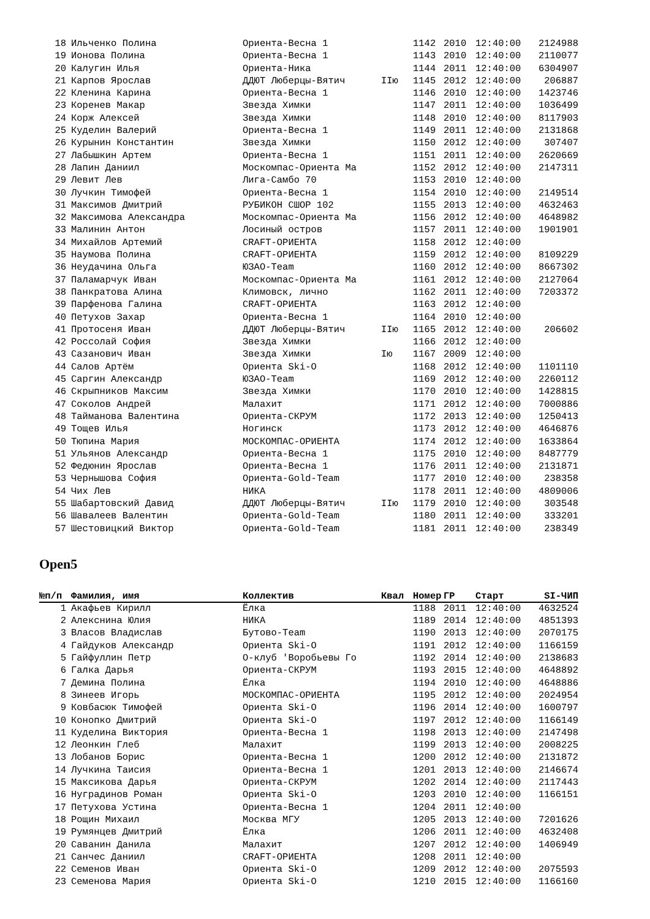| 18 | Ильченко Полина | Ориента-Весна 1 | | 1142 | 2010 | 12:40:00 | 2124988 |
| 19 | Ионова Полина | Ориента-Весна 1 | | 1143 | 2010 | 12:40:00 | 2110077 |
| 20 | Калугин Илья | Ориента-Ника | | 1144 | 2011 | 12:40:00 | 6304907 |
| 21 | Карпов Ярослав | ДДЮТ Люберцы-Вятич | IIю | 1145 | 2012 | 12:40:00 | 206887 |
| 22 | Кленина Карина | Ориента-Весна 1 | | 1146 | 2010 | 12:40:00 | 1423746 |
| 23 | Коренев Макар | Звезда Химки | | 1147 | 2011 | 12:40:00 | 1036499 |
| 24 | Корж Алексей | Звезда Химки | | 1148 | 2010 | 12:40:00 | 8117903 |
| 25 | Куделин Валерий | Ориента-Весна 1 | | 1149 | 2011 | 12:40:00 | 2131868 |
| 26 | Курынин Константин | Звезда Химки | | 1150 | 2012 | 12:40:00 | 307407 |
| 27 | Лабышкин Артем | Ориента-Весна 1 | | 1151 | 2011 | 12:40:00 | 2620669 |
| 28 | Лапин Даниил | Москомпас-Ориента Ма | | 1152 | 2012 | 12:40:00 | 2147311 |
| 29 | Левит Лев | Лига-Самбо 70 | | 1153 | 2010 | 12:40:00 | |
| 30 | Лучкин Тимофей | Ориента-Весна 1 | | 1154 | 2010 | 12:40:00 | 2149514 |
| 31 | Максимов Дмитрий | РУБИКОН СШОР 102 | | 1155 | 2013 | 12:40:00 | 4632463 |
| 32 | Максимова Александра | Москомпас-Ориента Ма | | 1156 | 2012 | 12:40:00 | 4648982 |
| 33 | Малинин Антон | Лосиный остров | | 1157 | 2011 | 12:40:00 | 1901901 |
| 34 | Михайлов Артемий | CRAFT-ОРИЕНТА | | 1158 | 2012 | 12:40:00 | |
| 35 | Наумова Полина | CRAFT-ОРИЕНТА | | 1159 | 2012 | 12:40:00 | 8109229 |
| 36 | Неудачина Ольга | ЮЗАО-Team | | 1160 | 2012 | 12:40:00 | 8667302 |
| 37 | Паламарчук Иван | Москомпас-Ориента Ма | | 1161 | 2012 | 12:40:00 | 2127064 |
| 38 | Панкратова Алина | Климовск, лично | | 1162 | 2011 | 12:40:00 | 7203372 |
| 39 | Парфенова Галина | CRAFT-ОРИЕНТА | | 1163 | 2012 | 12:40:00 | |
| 40 | Петухов Захар | Ориента-Весна 1 | | 1164 | 2010 | 12:40:00 | |
| 41 | Протосеня Иван | ДДЮТ Люберцы-Вятич | IIю | 1165 | 2012 | 12:40:00 | 206602 |
| 42 | Россолай София | Звезда Химки | | 1166 | 2012 | 12:40:00 | |
| 43 | Сазанович Иван | Звезда Химки | Iю | 1167 | 2009 | 12:40:00 | |
| 44 | Салов Артём | Ориента Ski-O | | 1168 | 2012 | 12:40:00 | 1101110 |
| 45 | Саргин Александр | ЮЗАО-Team | | 1169 | 2012 | 12:40:00 | 2260112 |
| 46 | Скрыпников Максим | Звезда Химки | | 1170 | 2010 | 12:40:00 | 1428815 |
| 47 | Соколов Андрей | Малахит | | 1171 | 2012 | 12:40:00 | 7000886 |
| 48 | Тайманова Валентина | Ориента-СКРУМ | | 1172 | 2013 | 12:40:00 | 1250413 |
| 49 | Тощев Илья | Ногинск | | 1173 | 2012 | 12:40:00 | 4646876 |
| 50 | Тюпина Мария | МОСКОМПАС-ОРИЕНТА | | 1174 | 2012 | 12:40:00 | 1633864 |
| 51 | Ульянов Александр | Ориента-Весна 1 | | 1175 | 2010 | 12:40:00 | 8487779 |
| 52 | Федюнин Ярослав | Ориента-Весна 1 | | 1176 | 2011 | 12:40:00 | 2131871 |
| 53 | Чернышова София | Ориента-Gold-Team | | 1177 | 2010 | 12:40:00 | 238358 |
| 54 | Чих Лев | НИКА | | 1178 | 2011 | 12:40:00 | 4809006 |
| 55 | Шабартовский Давид | ДДЮТ Люберцы-Вятич | IIю | 1179 | 2010 | 12:40:00 | 303548 |
| 56 | Шавалеев Валентин | Ориента-Gold-Team | | 1180 | 2011 | 12:40:00 | 333201 |
| 57 | Шестовицкий Виктор | Ориента-Gold-Team | | 1181 | 2011 | 12:40:00 | 238349 |
Open5
| №п/п | Фамилия, имя | Коллектив | Квал | Номер | ГР | Старт | SI-ЧИП |
| --- | --- | --- | --- | --- | --- | --- | --- |
| 1 | Акафьев Кирилл | Ёлка | | 1188 | 2011 | 12:40:00 | 4632524 |
| 2 | Алекснина Юлия | НИКА | | 1189 | 2014 | 12:40:00 | 4851393 |
| 3 | Власов Владислав | Бутово-Team | | 1190 | 2013 | 12:40:00 | 2070175 |
| 4 | Гайдуков Александр | Ориента Ski-O | | 1191 | 2012 | 12:40:00 | 1166159 |
| 5 | Гайфуллин Петр | О-клуб 'Воробьевы Го | | 1192 | 2014 | 12:40:00 | 2138683 |
| 6 | Галка Дарья | Ориента-СКРУМ | | 1193 | 2015 | 12:40:00 | 4648892 |
| 7 | Демина Полина | Ёлка | | 1194 | 2010 | 12:40:00 | 4648886 |
| 8 | Зинеев Игорь | МОСКОМПАС-ОРИЕНТА | | 1195 | 2012 | 12:40:00 | 2024954 |
| 9 | Ковбасюк Тимофей | Ориента Ski-O | | 1196 | 2014 | 12:40:00 | 1600797 |
| 10 | Конопко Дмитрий | Ориента Ski-O | | 1197 | 2012 | 12:40:00 | 1166149 |
| 11 | Куделина Виктория | Ориента-Весна 1 | | 1198 | 2013 | 12:40:00 | 2147498 |
| 12 | Леонкин Глеб | Малахит | | 1199 | 2013 | 12:40:00 | 2008225 |
| 13 | Лобанов Борис | Ориента-Весна 1 | | 1200 | 2012 | 12:40:00 | 2131872 |
| 14 | Лучкина Таисия | Ориента-Весна 1 | | 1201 | 2013 | 12:40:00 | 2146674 |
| 15 | Максикова Дарья | Ориента-СКРУМ | | 1202 | 2014 | 12:40:00 | 2117443 |
| 16 | Нуградинов Роман | Ориента Ski-O | | 1203 | 2010 | 12:40:00 | 1166151 |
| 17 | Петухова Устина | Ориента-Весна 1 | | 1204 | 2011 | 12:40:00 | |
| 18 | Рощин Михаил | Москва МГУ | | 1205 | 2013 | 12:40:00 | 7201626 |
| 19 | Румянцев Дмитрий | Ёлка | | 1206 | 2011 | 12:40:00 | 4632408 |
| 20 | Саванин Данила | Малахит | | 1207 | 2012 | 12:40:00 | 1406949 |
| 21 | Санчес Даниил | CRAFT-ОРИЕНТА | | 1208 | 2011 | 12:40:00 | |
| 22 | Семенов Иван | Ориента Ski-O | | 1209 | 2012 | 12:40:00 | 2075593 |
| 23 | Семенова Мария | Ориента Ski-O | | 1210 | 2015 | 12:40:00 | 1166160 |